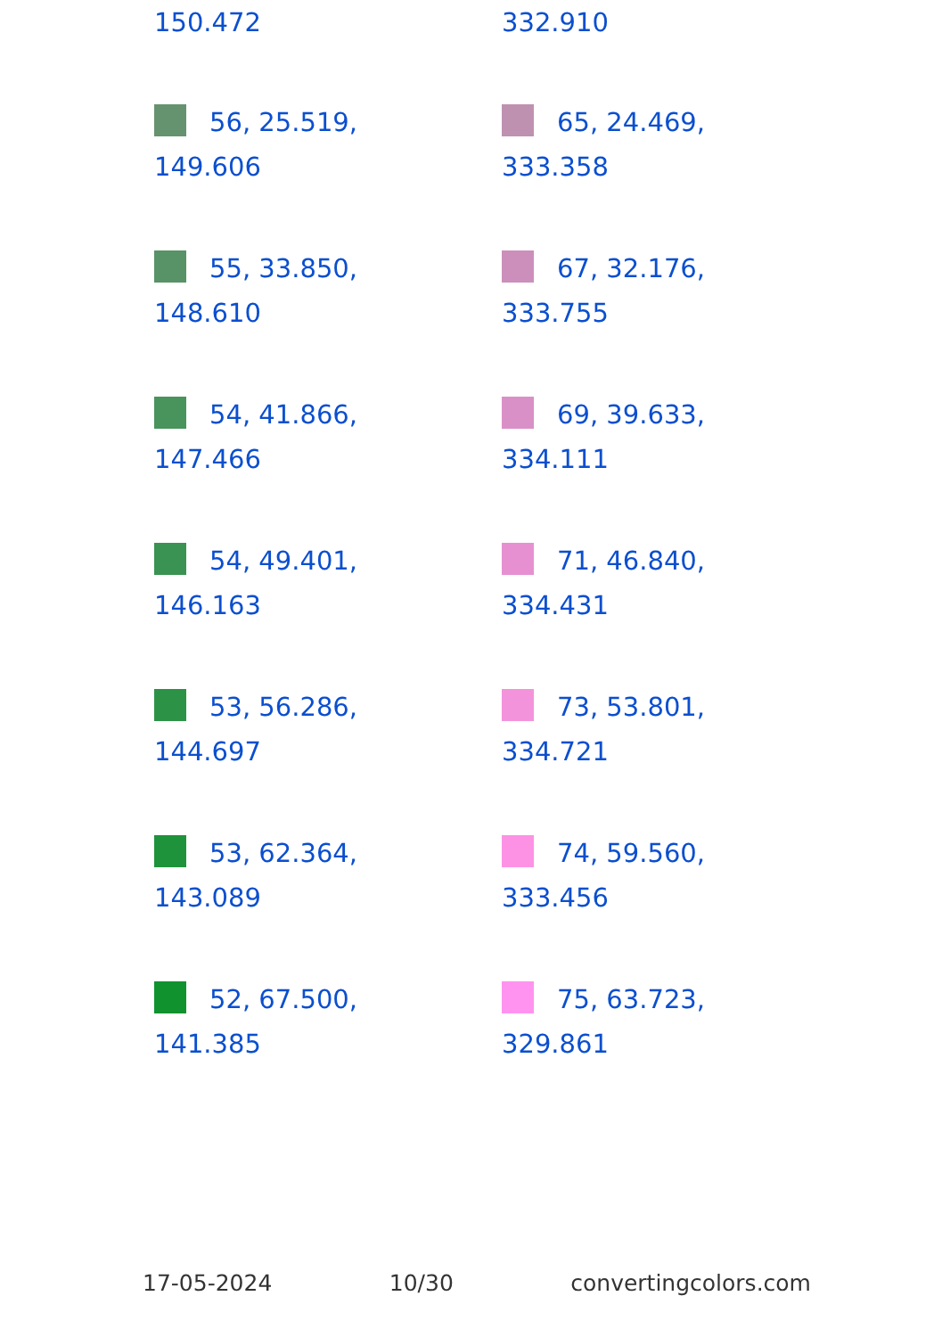150.472
332.910
56, 25.519,
149.606
65, 24.469,
333.358
55, 33.850,
148.610
67, 32.176,
333.755
54, 41.866,
147.466
69, 39.633,
334.111
54, 49.401,
146.163
71, 46.840,
334.431
53, 56.286,
144.697
73, 53.801,
334.721
53, 62.364,
143.089
74, 59.560,
333.456
52, 67.500,
141.385
75, 63.723,
329.861
17-05-2024 10/30 convertingcolors.com